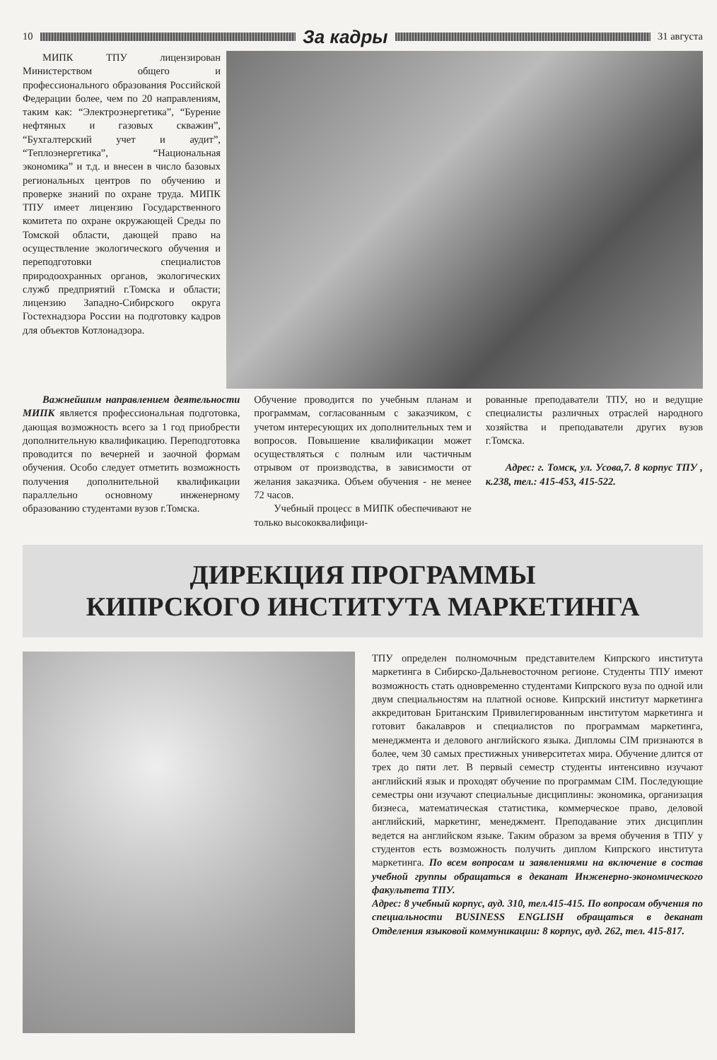10
За кадры
31 августа
МИПК ТПУ лицензирован Министерством общего и профессионального образования Российской Федерации более, чем по 20 направлениям, таким как: “Электроэнергетика”, “Бурение нефтяных и газовых скважин”, “Бухгалтерский учет и аудит”, “Теплоэнергетика”, “Национальная экономика” и т.д. и внесен в число базовых региональных центров по обучению и проверке знаний по охране труда. МИПК ТПУ имеет лицензию Государственного комитета по охране окружающей Среды по Томской области, дающей право на осуществление экологического обучения и переподготовки специалистов природоохранных органов, экологических служб предприятий г.Томска и области; лицензию Западно-Сибирского округа Гостехнадзора России на подготовку кадров для объектов Котлонадзора.
Важнейшим направлением деятельности МИПК является профессиональная подготовка, дающая возможность всего за 1 год приобрести дополнительную квалификацию. Переподготовка проводится по вечерней и заочной формам обучения. Особо следует отметить возможность получения дополнительной квалификации параллельно основному инженерному образованию студентами вузов г.Томска.
Обучение проводится по учебным планам и программам, согласованным с заказчиком, с учетом интересующих их дополнительных тем и вопросов. Повышение квалификации может осуществляться с полным или частичным отрывом от производства, в зависимости от желания заказчика. Объем обучения - не менее 72 часов.
Учебный процесс в МИПК обеспечивают не только высококвалифици-
рованные преподаватели ТПУ, но и ведущие специалисты различных отраслей народного хозяйства и преподаватели других вузов г.Томска.
Адрес: г. Томск, ул. Усова,7. 8 корпус ТПУ , к.238, тел.: 415-453, 415-522.
ДИРЕКЦИЯ ПРОГРАММЫ
КИПРСКОГО ИНСТИТУТА МАРКЕТИНГА
ТПУ определен полномочным представителем Кипрского института маркетинга в Сибирско-Дальневосточном регионе. Студенты ТПУ имеют возможность стать одновременно студентами Кипрского вуза по одной или двум специальностям на платной основе. Кипрский институт маркетинга аккредитован Британским Привилегированным институтом маркетинга и готовит бакалавров и специалистов по программам маркетинга, менеджмента и делового английского языка. Дипломы CIM признаются в более, чем 30 самых престижных университетах мира. Обучение длится от трех до пяти лет. В первый семестр студенты интенсивно изучают английский язык и проходят обучение по программам CIM. Последующие семестры они изучают специальные дисциплины: экономика, организация бизнеса, математическая статистика, коммерческое право, деловой английский, маркетинг, менеджмент. Преподавание этих дисциплин ведется на английском языке. Таким образом за время обучения в ТПУ у студентов есть возможность получить диплом Кипрского института маркетинга. По всем вопросам и заявлениями на включение в состав учебной группы обращаться в деканат Инженерно-экономического факультета ТПУ.
Адрес: 8 учебный корпус, ауд. 310, тел.415-415. По вопросам обучения по специальности BUSINESS ENGLISH обращаться в деканат Отделения языковой коммуникации: 8 корпус, ауд. 262, тел. 415-817.